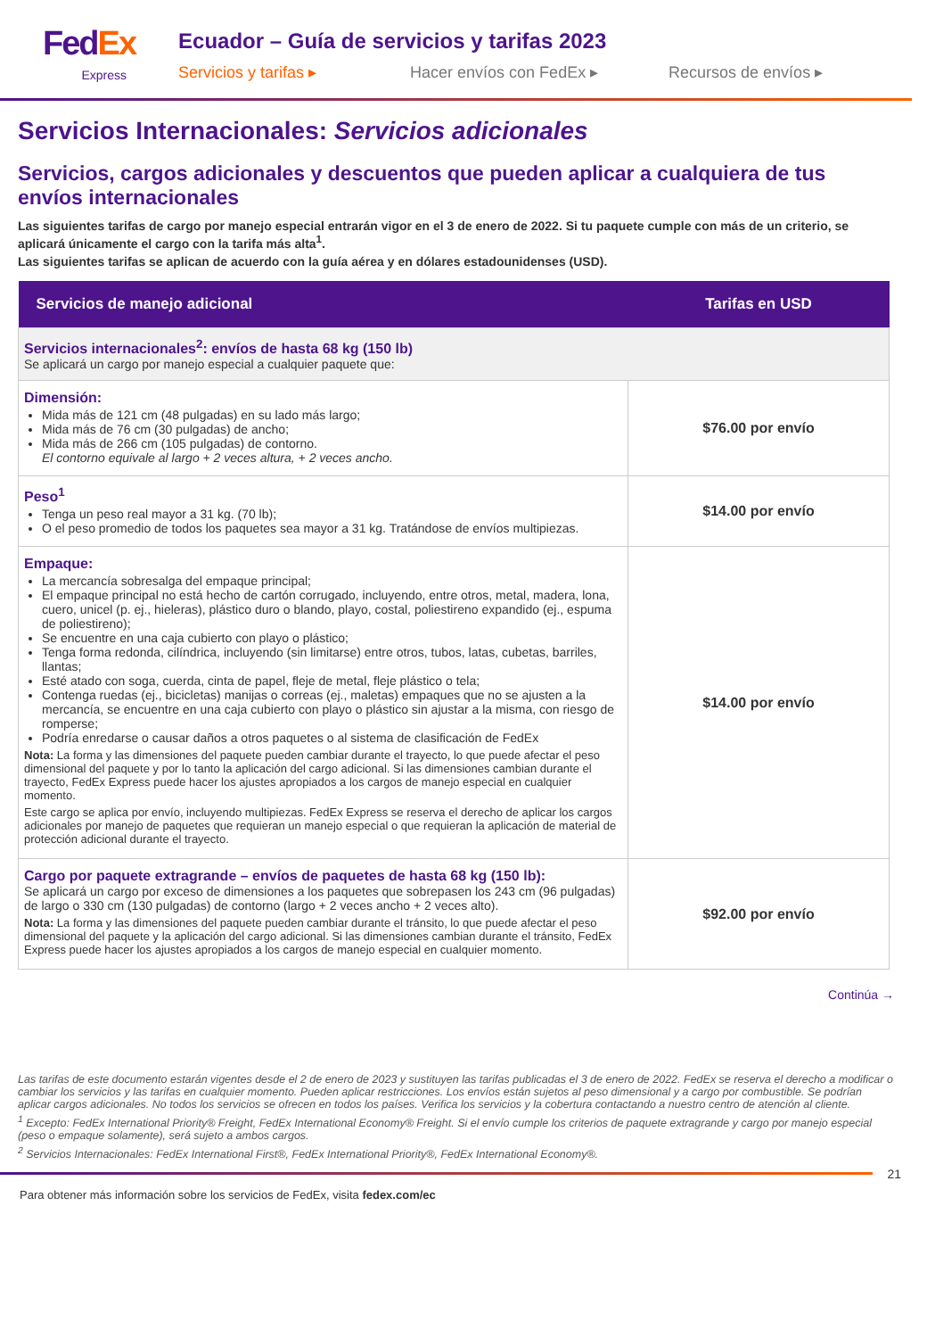FedEx
Express
Ecuador – Guía de servicios y tarifas 2023
Servicios y tarifas ▸ Hacer envíos con FedEx ▸ Recursos de envíos ▸
Servicios Internacionales: Servicios adicionales
Servicios, cargos adicionales y descuentos que pueden aplicar a cualquiera de tus envíos internacionales
Las siguientes tarifas de cargo por manejo especial entrarán vigor en el 3 de enero de 2022. Si tu paquete cumple con más de un criterio, se aplicará únicamente el cargo con la tarifa más alta<sup>1</sup>.
Las siguientes tarifas se aplican de acuerdo con la guía aérea y en dólares estadounidenses (USD).
| Servicios de manejo adicional | Tarifas en USD |
| --- | --- |
| Servicios internacionales<sup>2</sup>: envíos de hasta 68 kg (150 lb) Se aplicará un cargo por manejo especial a cualquier paquete que: | |
| Dimensión: Mida más de 121 cm (48 pulgadas) en su lado más largo; Mida más de 76 cm (30 pulgadas) de ancho; Mida más de 266 cm (105 pulgadas) de contorno. El contorno equivale al largo + 2 veces altura, + 2 veces ancho. | $76.00 por envío |
| Peso<sup>1</sup> Tenga un peso real mayor a 31 kg. (70 lb); O el peso promedio de todos los paquetes sea mayor a 31 kg. Tratándose de envíos multipiezas. | $14.00 por envío |
| Empaque: La mercancía sobresalga del empaque principal; El empaque principal no está hecho de cartón corrugado, incluyendo, entre otros, metal, madera, lona, cuero, unicel (p. ej., hieleras), plástico duro o blando, playo, costal, poliestireno expandido (ej., espuma de poliestireno); Se encuentre en una caja cubierto con playo o plástico; Tenga forma redonda, cilíndrica, incluyendo (sin limitarse) entre otros, tubos, latas, cubetas, barriles, llantas; Esté atado con soga, cuerda, cinta de papel, fleje de metal, fleje plástico o tela; Contenga ruedas (ej., bicicletas) manijas o correas (ej., maletas) empaques que no se ajusten a la mercancía, se encuentre en una caja cubierto con playo o plástico sin ajustar a la misma, con riesgo de romperse; Podría enredarse o causar daños a otros paquetes o al sistema de clasificación de FedEx Nota: La forma y las dimensiones del paquete pueden cambiar durante el trayecto, lo que puede afectar el peso dimensional del paquete y por lo tanto la aplicación del cargo adicional. Si las dimensiones cambian durante el trayecto, FedEx Express puede hacer los ajustes apropiados a los cargos de manejo especial en cualquier momento. Este cargo se aplica por envío, incluyendo multipiezas. FedEx Express se reserva el derecho de aplicar los cargos adicionales por manejo de paquetes que requieran un manejo especial o que requieran la aplicación de material de protección adicional durante el trayecto. | $14.00 por envío |
| Cargo por paquete extragrande – envíos de paquetes de hasta 68 kg (150 lb): Se aplicará un cargo por exceso de dimensiones a los paquetes que sobrepasen los 243 cm (96 pulgadas) de largo o 330 cm (130 pulgadas) de contorno (largo + 2 veces ancho + 2 veces alto). Nota: La forma y las dimensiones del paquete pueden cambiar durante el tránsito, lo que puede afectar el peso dimensional del paquete y la aplicación del cargo adicional. Si las dimensiones cambian durante el tránsito, FedEx Express puede hacer los ajustes apropiados a los cargos de manejo especial en cualquier momento. | $92.00 por envío |
Continúa →
Las tarifas de este documento estarán vigentes desde el 2 de enero de 2023 y sustituyen las tarifas publicadas el 3 de enero de 2022. FedEx se reserva el derecho a modificar o cambiar los servicios y las tarifas en cualquier momento. Pueden aplicar restricciones. Los envíos están sujetos al peso dimensional y a cargo por combustible. Se podrían aplicar cargos adicionales. No todos los servicios se ofrecen en todos los países. Verifica los servicios y la cobertura contactando a nuestro centro de atención al cliente.
<sup>1</sup> Excepto: FedEx International Priority® Freight, FedEx International Economy® Freight. Si el envío cumple los criterios de paquete extragrande y cargo por manejo especial (peso o empaque solamente), será sujeto a ambos cargos.
<sup>2</sup> Servicios Internacionales: FedEx International First®, FedEx International Priority®, FedEx International Economy®.
21
Para obtener más información sobre los servicios de FedEx, visita fedex.com/ec